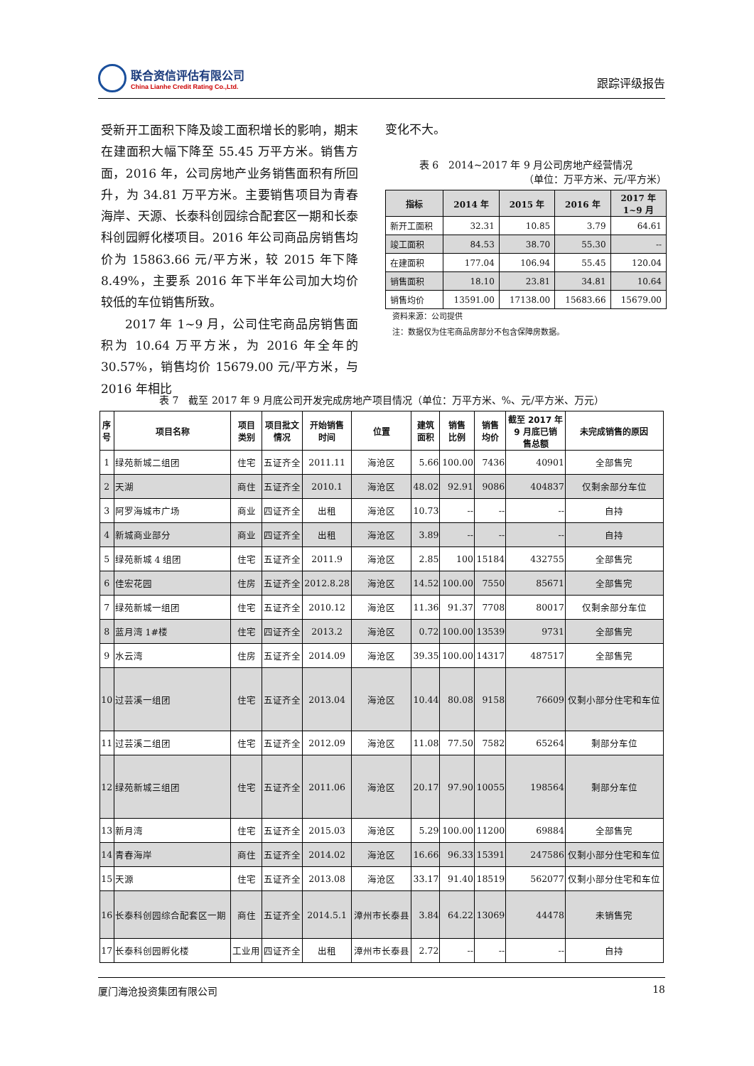联合资信评估有限公司
China Lianhe Credit Rating Co.,Ltd.
跟踪评级报告
受新开工面积下降及竣工面积增长的影响，期末在建面积大幅下降至 55.45 万平方米。销售方面，2016 年，公司房地产业务销售面积有所回升，为 34.81 万平方米。主要销售项目为青春海岸、天源、长泰科创园综合配套区一期和长泰科创园孵化楼项目。2016 年公司商品房销售均价为 15863.66 元/平方米，较 2015 年下降 8.49%，主要系 2016 年下半年公司加大均价较低的车位销售所致。
  2017 年 1~9 月，公司住宅商品房销售面积为 10.64 万平方米，为 2016 年全年的 30.57%，销售均价 15679.00 元/平方米，与 2016 年相比
变化不大。
表 6　2014~2017 年 9 月公司房地产经营情况
（单位：万平方米、元/平方米）
| 指标 | 2014 年 | 2015 年 | 2016 年 | 2017 年 1~9 月 |
| --- | --- | --- | --- | --- |
| 新开工面积 | 32.31 | 10.85 | 3.79 | 64.61 |
| 竣工面积 | 84.53 | 38.70 | 55.30 | -- |
| 在建面积 | 177.04 | 106.94 | 55.45 | 120.04 |
| 销售面积 | 18.10 | 23.81 | 34.81 | 10.64 |
| 销售均价 | 13591.00 | 17138.00 | 15683.66 | 15679.00 |
资料来源：公司提供
注：数据仅为住宅商品房部分不包含保障房数据。
表 7　截至 2017 年 9 月底公司开发完成房地产项目情况（单位：万平方米、%、元/平方米、万元）
| 序 号 | 项目名称 | 项目 类别 | 项目批文 情况 | 开始销售 时间 | 位置 | 建筑 面积 | 销售 比例 | 销售 均价 | 截至 2017 年 9 月底已销 售总额 | 未完成销售的原因 |
| --- | --- | --- | --- | --- | --- | --- | --- | --- | --- | --- |
| 1 | 绿苑新城二组团 | 住宅 | 五证齐全 | 2011.11 | 海沧区 | 5.66 | 100.00 | 7436 | 40901 | 全部售完 |
| 2 | 天湖 | 商住 | 五证齐全 | 2010.1 | 海沧区 | 48.02 | 92.91 | 9086 | 404837 | 仅剩余部分车位 |
| 3 | 阿罗海城市广场 | 商业 | 四证齐全 | 出租 | 海沧区 | 10.73 | -- | -- | -- | 自持 |
| 4 | 新城商业部分 | 商业 | 四证齐全 | 出租 | 海沧区 | 3.89 | -- | -- | -- | 自持 |
| 5 | 绿苑新城 4 组团 | 住宅 | 五证齐全 | 2011.9 | 海沧区 | 2.85 | 100 | 15184 | 432755 | 全部售完 |
| 6 | 佳宏花园 | 住房 | 五证齐全 | 2012.8.28 | 海沧区 | 14.52 | 100.00 | 7550 | 85671 | 全部售完 |
| 7 | 绿苑新城一组团 | 住宅 | 五证齐全 | 2010.12 | 海沧区 | 11.36 | 91.37 | 7708 | 80017 | 仅剩余部分车位 |
| 8 | 蓝月湾 1#楼 | 住宅 | 四证齐全 | 2013.2 | 海沧区 | 0.72 | 100.00 | 13539 | 9731 | 全部售完 |
| 9 | 水云湾 | 住房 | 五证齐全 | 2014.09 | 海沧区 | 39.35 | 100.00 | 14317 | 487517 | 全部售完 |
| 10 | 过芸溪一组团 | 住宅 | 五证齐全 | 2013.04 | 海沧区 | 10.44 | 80.08 | 9158 | 76609 | 仅剩小部分住宅和车位 |
| 11 | 过芸溪二组团 | 住宅 | 五证齐全 | 2012.09 | 海沧区 | 11.08 | 77.50 | 7582 | 65264 | 剩部分车位 |
| 12 | 绿苑新城三组团 | 住宅 | 五证齐全 | 2011.06 | 海沧区 | 20.17 | 97.90 | 10055 | 198564 | 剩部分车位 |
| 13 | 新月湾 | 住宅 | 五证齐全 | 2015.03 | 海沧区 | 5.29 | 100.00 | 11200 | 69884 | 全部售完 |
| 14 | 青春海岸 | 商住 | 五证齐全 | 2014.02 | 海沧区 | 16.66 | 96.33 | 15391 | 247586 | 仅剩小部分住宅和车位 |
| 15 | 天源 | 住宅 | 五证齐全 | 2013.08 | 海沧区 | 33.17 | 91.40 | 18519 | 562077 | 仅剩小部分住宅和车位 |
| 16 | 长泰科创园综合配套区一期 | 商住 | 五证齐全 | 2014.5.1 | 漳州市长泰县 | 3.84 | 64.22 | 13069 | 44478 | 未销售完 |
| 17 | 长泰科创园孵化楼 | 工业用 | 四证齐全 | 出租 | 漳州市长泰县 | 2.72 | -- | -- | -- | 自持 |
厦门海沧投资集团有限公司 18